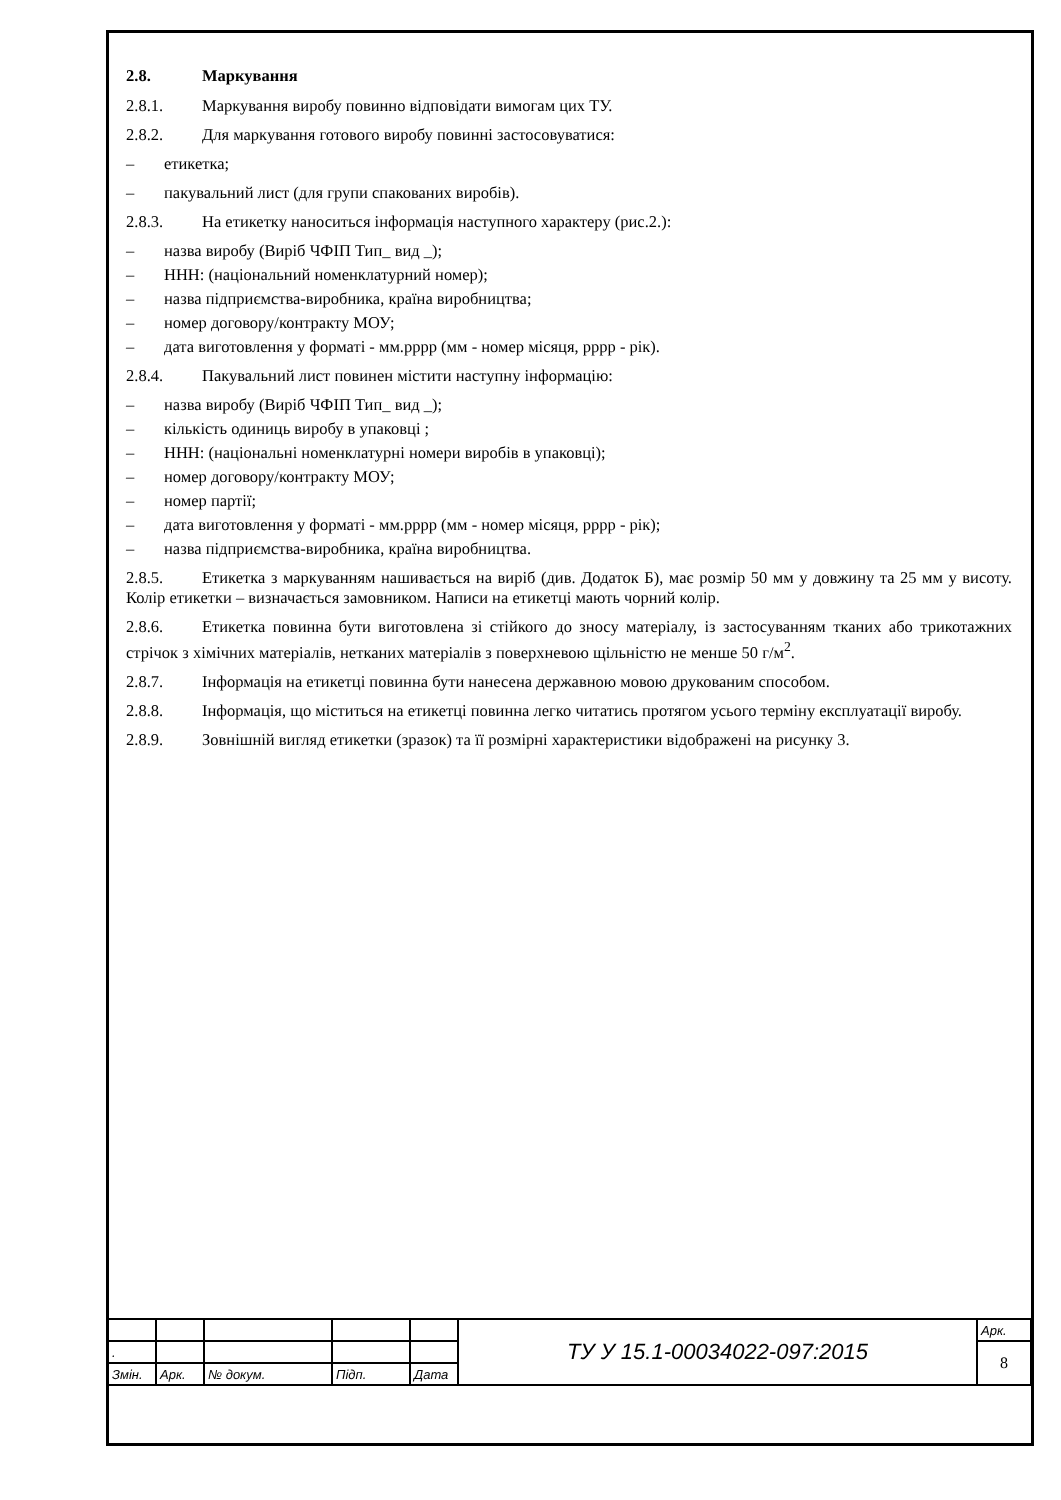2.8. Маркування
2.8.1. Маркування виробу повинно відповідати вимогам цих ТУ.
2.8.2. Для маркування готового виробу повинні застосовуватися:
– етикетка;
– пакувальний лист (для групи спакованих виробів).
2.8.3. На етикетку наноситься інформація наступного характеру (рис.2.):
– назва виробу (Виріб ЧФІП Тип_ вид _);
– ННН: (національний номенклатурний номер);
– назва підприємства-виробника, країна виробництва;
– номер договору/контракту МОУ;
– дата виготовлення у форматі - мм.рррр (мм - номер місяця, рррр - рік).
2.8.4. Пакувальний лист повинен містити наступну інформацію:
– назва виробу (Виріб ЧФІП Тип_ вид _);
– кількість одиниць виробу в упаковці ;
– ННН: (національні номенклатурні номери виробів в упаковці);
– номер договору/контракту МОУ;
– номер партії;
– дата виготовлення у форматі - мм.рррр (мм - номер місяця, рррр - рік);
– назва підприємства-виробника, країна виробництва.
2.8.5. Етикетка з маркуванням нашивається на виріб (див. Додаток Б), має розмір 50 мм у довжину та 25 мм у висоту. Колір етикетки – визначається замовником. Написи на етикетці мають чорний колір.
2.8.6. Етикетка повинна бути виготовлена зі стійкого до зносу матеріалу, із застосуванням тканих або трикотажних стрічок з хімічних матеріалів, нетканих матеріалів з поверхневою щільністю не менше 50 г/м<sup>2</sup>.
2.8.7. Інформація на етикетці повинна бути нанесена державною мовою друкованим способом.
2.8.8. Інформація, що міститься на етикетці повинна легко читатись протягом усього терміну експлуатації виробу.
2.8.9. Зовнішній вигляд етикетки (зразок) та її розмірні характеристики відображені на рисунку 3.
| | | | | | ТУ У 15.1-00034022-097:2015 | Арк. |
| . | | | | | | 8 |
| Змін. | Арк. | № докум. | Підп. | Дата | | |